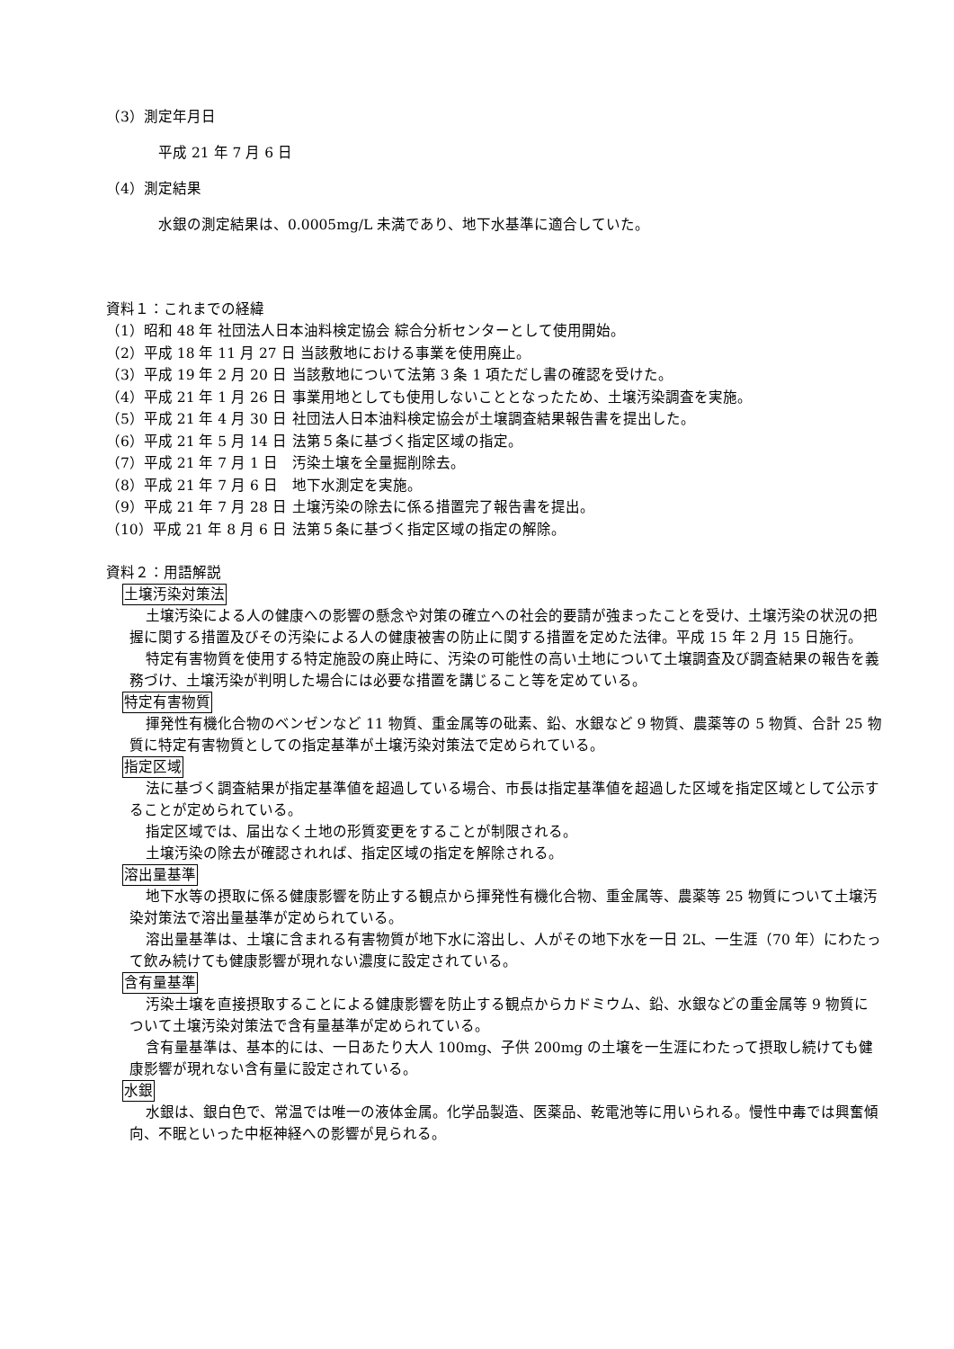（3）測定年月日
平成 21 年 7 月 6 日
（4）測定結果
水銀の測定結果は、0.0005mg/L 未満であり、地下水基準に適合していた。
資料１：これまでの経緯
| （1）昭和 48 年 社団法人日本油料検定協会 綜合分析センターとして使用開始。 |
| （2）平成 18 年 11 月 27 日 当該敷地における事業を使用廃止。 |
| （3）平成 19 年 2 月 20 日 | 当該敷地について法第 3 条 1 項ただし書の確認を受けた。 |
| （4）平成 21 年 1 月 26 日 | 事業用地としても使用しないこととなったため、土壌汚染調査を実施。 |
| （5）平成 21 年 4 月 30 日 | 社団法人日本油料検定協会が土壌調査結果報告書を提出した。 |
| （6）平成 21 年 5 月 14 日 | 法第５条に基づく指定区域の指定。 |
| （7）平成 21 年 7 月 1 日 | 汚染土壌を全量掘削除去。 |
| （8）平成 21 年 7 月 6 日 | 地下水測定を実施。 |
| （9）平成 21 年 7 月 28 日 | 土壌汚染の除去に係る措置完了報告書を提出。 |
| （10）平成 21 年 8 月 6 日 | 法第５条に基づく指定区域の指定の解除。 |
資料２：用語解説
土壌汚染対策法
土壌汚染による人の健康への影響の懸念や対策の確立への社会的要請が強まったことを受け、土壌汚染の状況の把握に関する措置及びその汚染による人の健康被害の防止に関する措置を定めた法律。平成 15 年 2 月 15 日施行。
特定有害物質を使用する特定施設の廃止時に、汚染の可能性の高い土地について土壌調査及び調査結果の報告を義務づけ、土壌汚染が判明した場合には必要な措置を講じること等を定めている。
特定有害物質
揮発性有機化合物のベンゼンなど 11 物質、重金属等の砒素、鉛、水銀など 9 物質、農薬等の 5 物質、合計 25 物質に特定有害物質としての指定基準が土壌汚染対策法で定められている。
指定区域
法に基づく調査結果が指定基準値を超過している場合、市長は指定基準値を超過した区域を指定区域として公示することが定められている。
指定区域では、届出なく土地の形質変更をすることが制限される。
土壌汚染の除去が確認されれば、指定区域の指定を解除される。
溶出量基準
地下水等の摂取に係る健康影響を防止する観点から揮発性有機化合物、重金属等、農薬等 25 物質について土壌汚染対策法で溶出量基準が定められている。
溶出量基準は、土壌に含まれる有害物質が地下水に溶出し、人がその地下水を一日 2L、一生涯（70 年）にわたって飲み続けても健康影響が現れない濃度に設定されている。
含有量基準
汚染土壌を直接摂取することによる健康影響を防止する観点からカドミウム、鉛、水銀などの重金属等 9 物質について土壌汚染対策法で含有量基準が定められている。
含有量基準は、基本的には、一日あたり大人 100mg、子供 200mg の土壌を一生涯にわたって摂取し続けても健康影響が現れない含有量に設定されている。
水銀
水銀は、銀白色で、常温では唯一の液体金属。化学品製造、医薬品、乾電池等に用いられる。慢性中毒では興奮傾向、不眠といった中枢神経への影響が見られる。